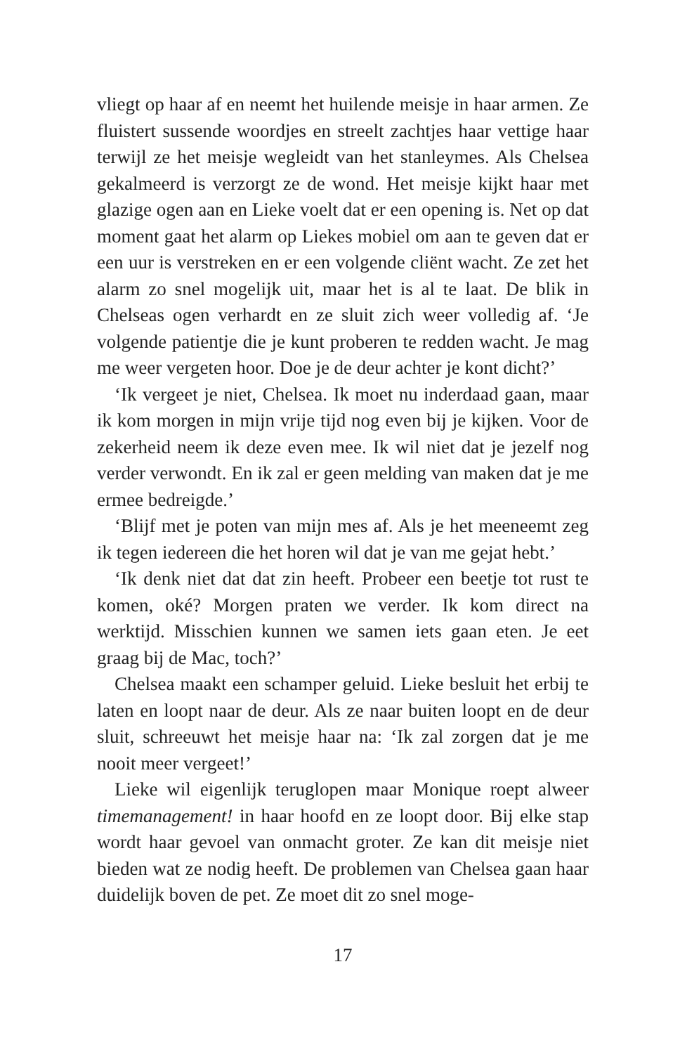vliegt op haar af en neemt het huilende meisje in haar armen. Ze fluistert sussende woordjes en streelt zachtjes haar vettige haar terwijl ze het meisje wegleidt van het stanleymes. Als Chelsea gekalmeerd is verzorgt ze de wond. Het meisje kijkt haar met glazige ogen aan en Lieke voelt dat er een opening is. Net op dat moment gaat het alarm op Liekes mobiel om aan te geven dat er een uur is verstreken en er een volgende cliënt wacht. Ze zet het alarm zo snel mogelijk uit, maar het is al te laat. De blik in Chelseas ogen verhardt en ze sluit zich weer volledig af. ‘Je volgende patientje die je kunt proberen te redden wacht. Je mag me weer vergeten hoor. Doe je de deur achter je kont dicht?’
‘Ik vergeet je niet, Chelsea. Ik moet nu inderdaad gaan, maar ik kom morgen in mijn vrije tijd nog even bij je kijken. Voor de zekerheid neem ik deze even mee. Ik wil niet dat je jezelf nog verder verwondt. En ik zal er geen melding van maken dat je me ermee bedreigde.’
‘Blijf met je poten van mijn mes af. Als je het meeneemt zeg ik tegen iedereen die het horen wil dat je van me gejat hebt.’
‘Ik denk niet dat dat zin heeft. Probeer een beetje tot rust te komen, oké? Morgen praten we verder. Ik kom direct na werktijd. Misschien kunnen we samen iets gaan eten. Je eet graag bij de Mac, toch?’
Chelsea maakt een schamper geluid. Lieke besluit het erbij te laten en loopt naar de deur. Als ze naar buiten loopt en de deur sluit, schreeuwt het meisje haar na: ‘Ik zal zorgen dat je me nooit meer vergeet!’
Lieke wil eigenlijk teruglopen maar Monique roept alweer timemanagement! in haar hoofd en ze loopt door. Bij elke stap wordt haar gevoel van onmacht groter. Ze kan dit meisje niet bieden wat ze nodig heeft. De problemen van Chelsea gaan haar duidelijk boven de pet. Ze moet dit zo snel moge-
17